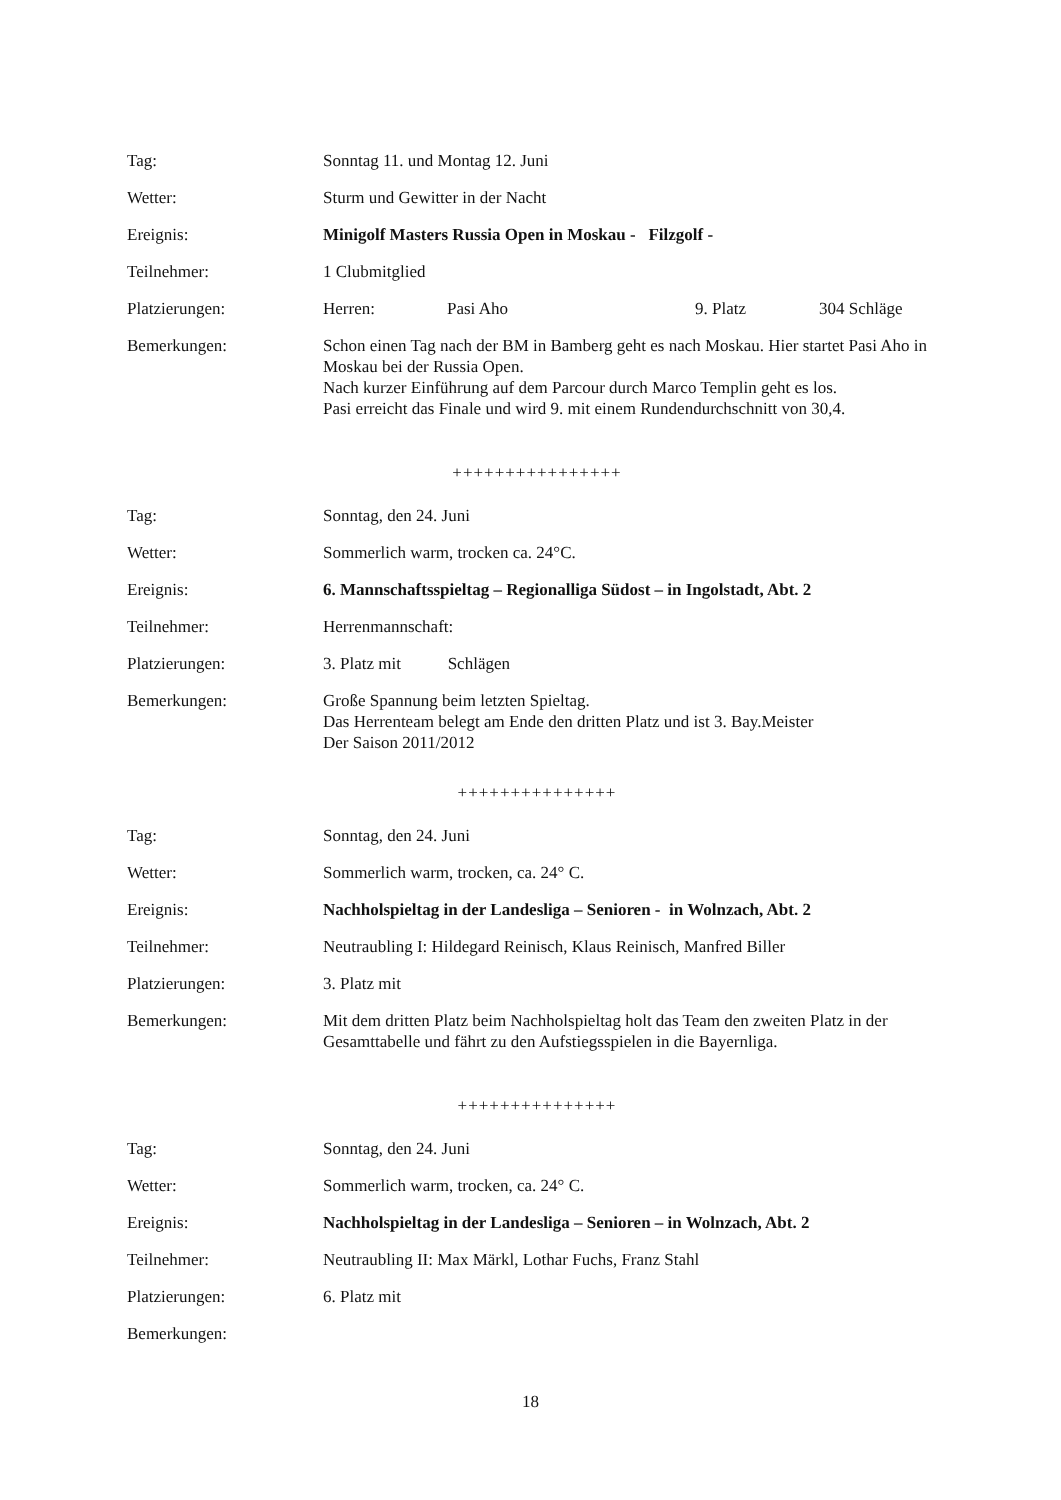Tag: Sonntag 11. und Montag 12. Juni
Wetter: Sturm und Gewitter in der Nacht
Ereignis: Minigolf Masters Russia Open in Moskau - Filzgolf -
Teilnehmer: 1 Clubmitglied
Platzierungen: Herren: Pasi Aho 9. Platz 304 Schläge
Bemerkungen: Schon einen Tag nach der BM in Bamberg geht es nach Moskau. Hier startet Pasi Aho in Moskau bei der Russia Open.
Nach kurzer Einführung auf dem Parcour durch Marco Templin geht es los.
Pasi erreicht das Finale und wird 9. mit einem Rundendurchschnitt von 30,4.
++++++++++++++++
Tag: Sonntag, den 24. Juni
Wetter: Sommerlich warm, trocken ca. 24°C.
Ereignis: 6. Mannschaftsspieltag – Regionalliga Südost – in Ingolstadt, Abt. 2
Teilnehmer: Herrenmannschaft:
Platzierungen: 3. Platz mit Schlägen
Bemerkungen: Große Spannung beim letzten Spieltag.
Das Herrenteam belegt am Ende den dritten Platz und ist 3. Bay.Meister
Der Saison 2011/2012
+++++++++++++++
Tag: Sonntag, den 24. Juni
Wetter: Sommerlich warm, trocken, ca. 24° C.
Ereignis: Nachholspieltag in der Landesliga – Senioren - in Wolnzach, Abt. 2
Teilnehmer: Neutraubling I: Hildegard Reinisch, Klaus Reinisch, Manfred Biller
Platzierungen: 3. Platz mit
Bemerkungen: Mit dem dritten Platz beim Nachholspieltag holt das Team den zweiten Platz in der Gesamttabelle und fährt zu den Aufstiegsspielen in die Bayernliga.
+++++++++++++++
Tag: Sonntag, den 24. Juni
Wetter: Sommerlich warm, trocken, ca. 24° C.
Ereignis: Nachholspieltag in der Landesliga – Senioren – in Wolnzach, Abt. 2
Teilnehmer: Neutraubling II: Max Märkl, Lothar Fuchs, Franz Stahl
Platzierungen: 6. Platz mit
Bemerkungen:
18